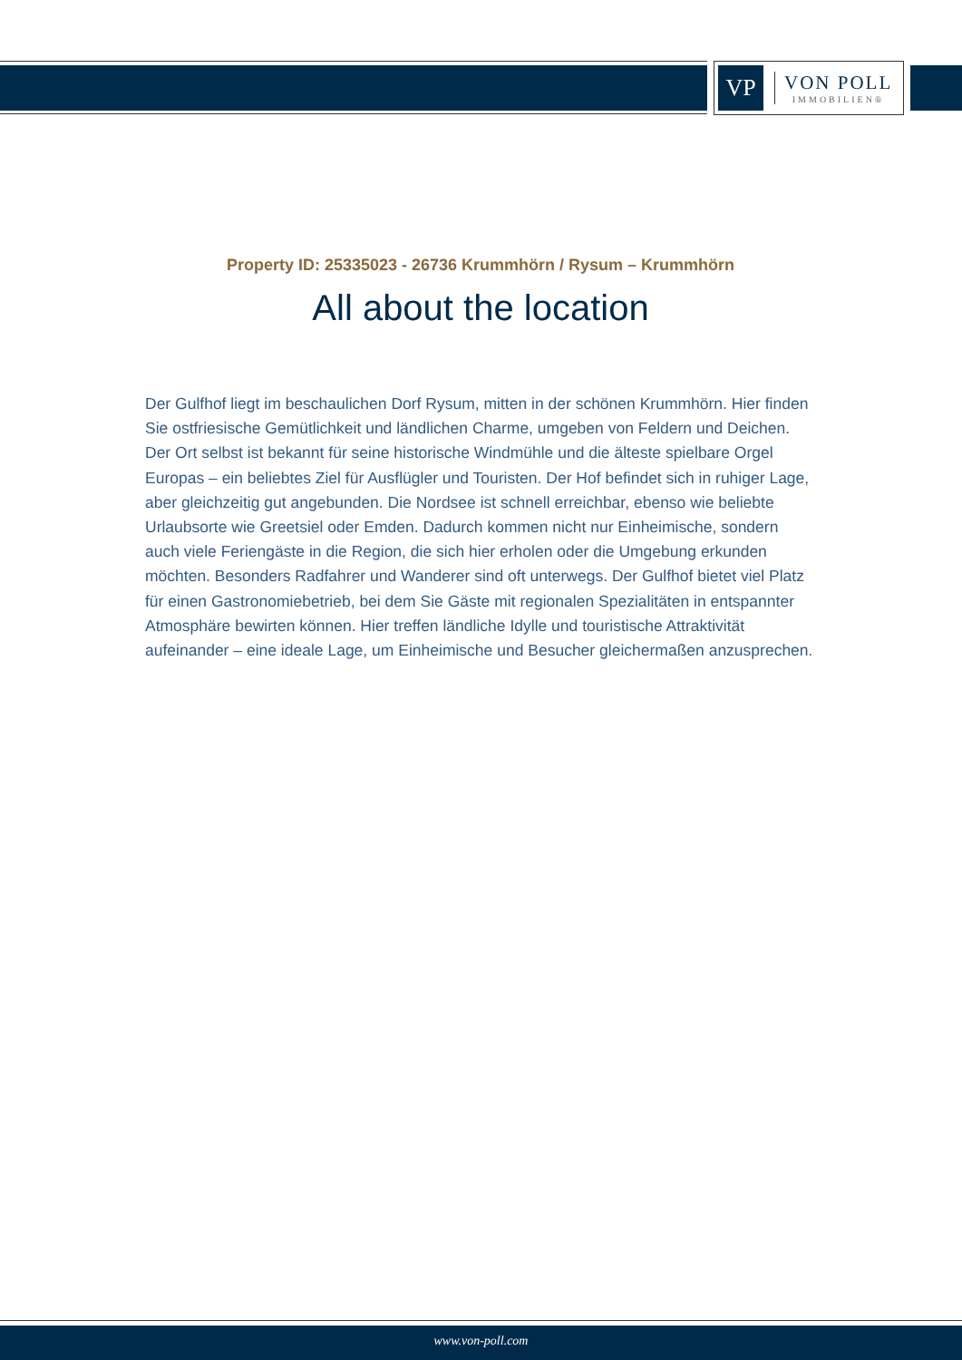VP
VON POLL
IMMOBILIEN®
Property ID: 25335023 - 26736 Krummhörn / Rysum – Krummhörn
All about the location
Der Gulfhof liegt im beschaulichen Dorf Rysum, mitten in der schönen Krummhörn. Hier finden Sie ostfriesische Gemütlichkeit und ländlichen Charme, umgeben von Feldern und Deichen. Der Ort selbst ist bekannt für seine historische Windmühle und die älteste spielbare Orgel Europas – ein beliebtes Ziel für Ausflügler und Touristen. Der Hof befindet sich in ruhiger Lage, aber gleichzeitig gut angebunden. Die Nordsee ist schnell erreichbar, ebenso wie beliebte Urlaubsorte wie Greetsiel oder Emden. Dadurch kommen nicht nur Einheimische, sondern auch viele Feriengäste in die Region, die sich hier erholen oder die Umgebung erkunden möchten. Besonders Radfahrer und Wanderer sind oft unterwegs. Der Gulfhof bietet viel Platz für einen Gastronomiebetrieb, bei dem Sie Gäste mit regionalen Spezialitäten in entspannter Atmosphäre bewirten können. Hier treffen ländliche Idylle und touristische Attraktivität aufeinander – eine ideale Lage, um Einheimische und Besucher gleichermaßen anzusprechen.
www.von-poll.com